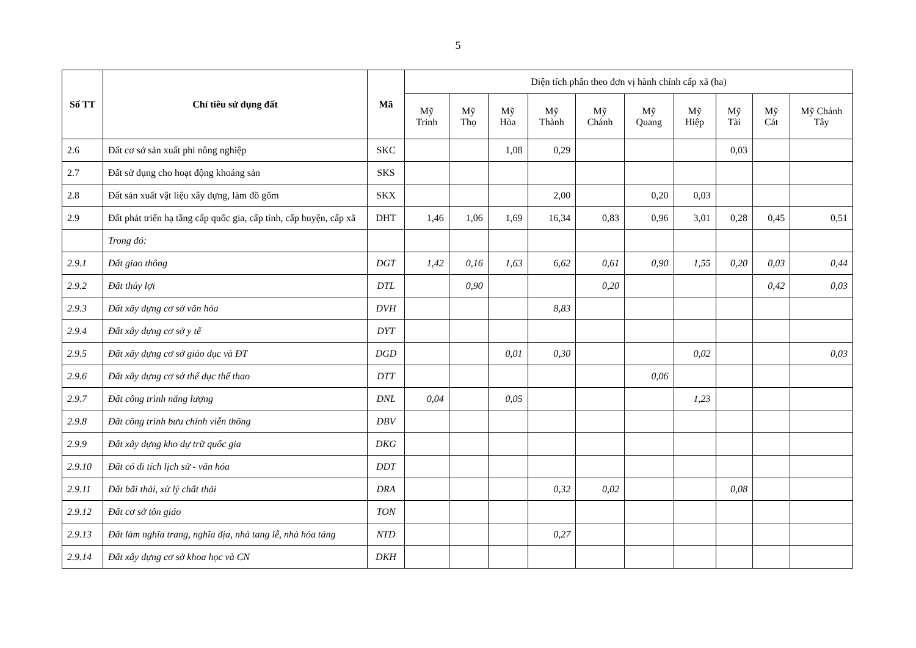5
| Số TT | Chỉ tiêu sử dụng đất | Mã | Diện tích phân theo đơn vị hành chính cấp xã (ha) | | | | | | | | | |
| --- | --- | --- | --- | --- | --- | --- | --- | --- | --- | --- | --- | --- |
| | | | Mỹ Trinh | Mỹ Thọ | Mỹ Hòa | Mỹ Thành | Mỹ Chánh | Mỹ Quang | Mỹ Hiệp | Mỹ Tài | Mỹ Cát | Mỹ Chánh Tây |
| 2.6 | Đất cơ sở sản xuất phi nông nghiệp | SKC | | | 1,08 | 0,29 | | | | 0,03 | | |
| 2.7 | Đất sử dụng cho hoạt động khoáng sản | SKS | | | | | | | | | | |
| 2.8 | Đất sản xuất vật liệu xây dựng, làm đồ gốm | SKX | | | | 2,00 | | 0,20 | 0,03 | | | |
| 2.9 | Đất phát triển hạ tầng cấp quốc gia, cấp tỉnh, cấp huyện, cấp xã | DHT | 1,46 | 1,06 | 1,69 | 16,34 | 0,83 | 0,96 | 3,01 | 0,28 | 0,45 | 0,51 |
| | Trong đó: | | | | | | | | | | | |
| 2.9.1 | Đất giao thông | DGT | 1,42 | 0,16 | 1,63 | 6,62 | 0,61 | 0,90 | 1,55 | 0,20 | 0,03 | 0,44 |
| 2.9.2 | Đất thủy lợi | DTL | | 0,90 | | | 0,20 | | | | 0,42 | 0,03 |
| 2.9.3 | Đất xây dựng cơ sở văn hóa | DVH | | | | 8,83 | | | | | | |
| 2.9.4 | Đất xây dựng cơ sở y tế | DYT | | | | | | | | | | |
| 2.9.5 | Đất xây dựng cơ sở giáo dục và ĐT | DGD | | | 0,01 | 0,30 | | | 0,02 | | | 0,03 |
| 2.9.6 | Đất xây dựng cơ sở thể dục thể thao | DTT | | | | | | 0,06 | | | | |
| 2.9.7 | Đất công trình năng lượng | DNL | 0,04 | | 0,05 | | | | 1,23 | | | |
| 2.9.8 | Đất công trình bưu chính viễn thông | DBV | | | | | | | | | | |
| 2.9.9 | Đất xây dựng kho dự trữ quốc gia | DKG | | | | | | | | | | |
| 2.9.10 | Đất có di tích lịch sử - văn hóa | DDT | | | | | | | | | | |
| 2.9.11 | Đất bãi thải, xử lý chất thải | DRA | | | | 0,32 | 0,02 | | | 0,08 | | |
| 2.9.12 | Đất cơ sở tôn giáo | TON | | | | | | | | | | |
| 2.9.13 | Đất làm nghĩa trang, nghĩa địa, nhà tang lễ, nhà hỏa táng | NTD | | | | 0,27 | | | | | | |
| 2.9.14 | Đất xây dựng cơ sở khoa học và CN | DKH | | | | | | | | | | |